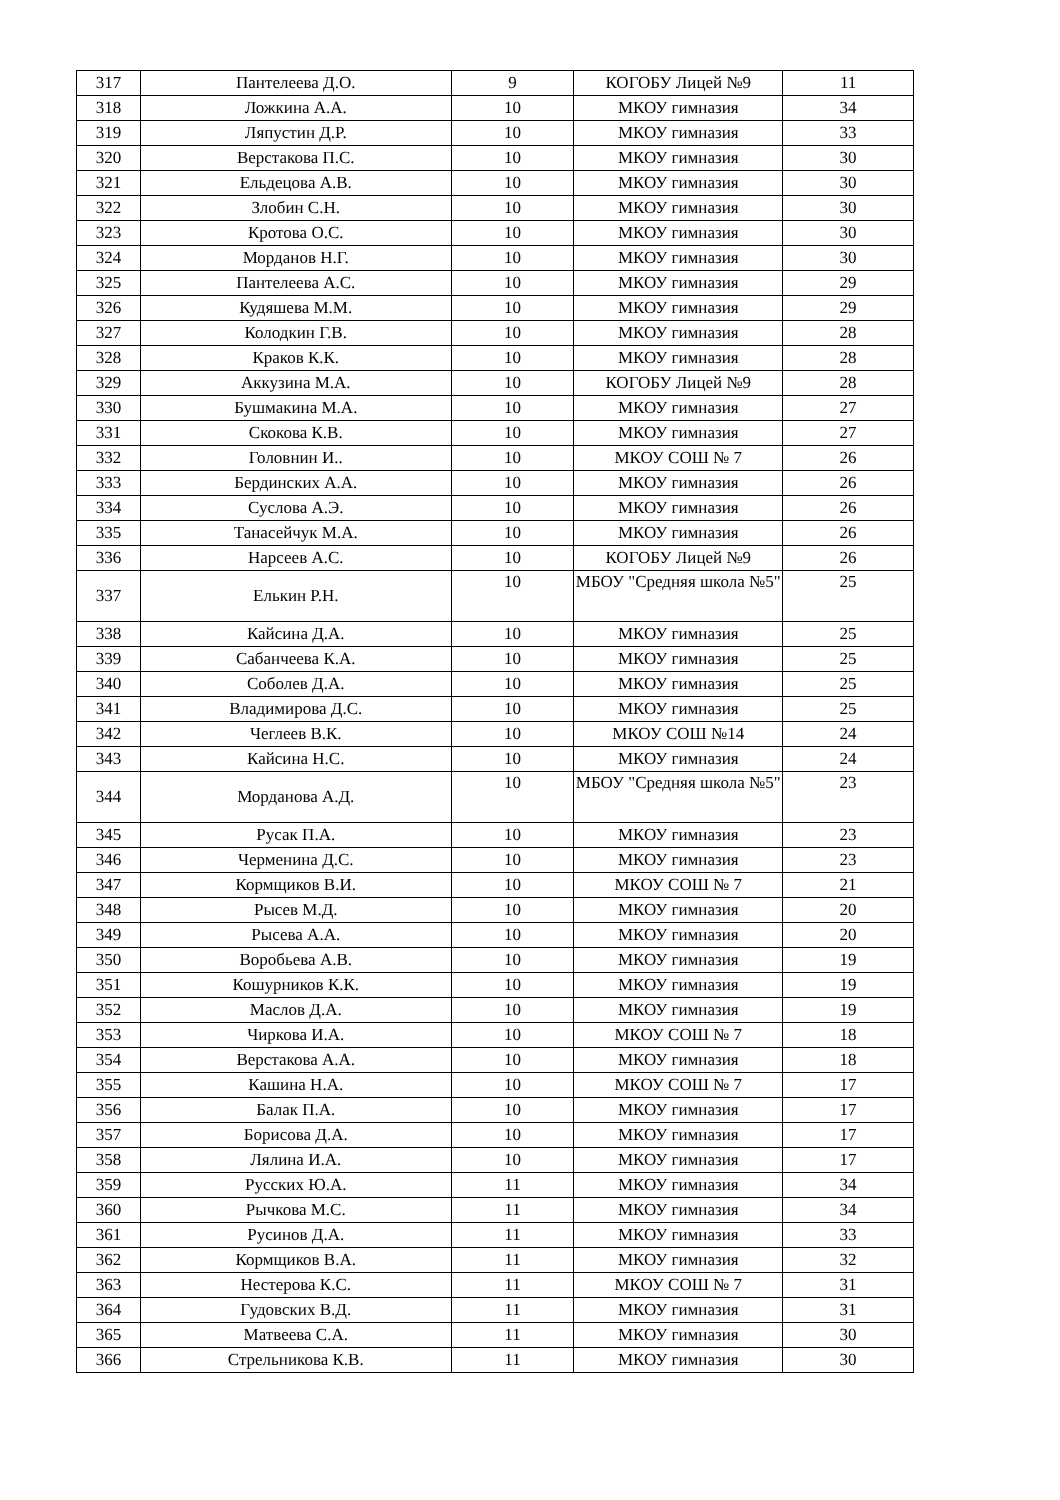| 317 | Пантелеева Д.О. | 9 | КОГОБУ Лицей №9 | 11 |
| 318 | Ложкина А.А. | 10 | МКОУ гимназия | 34 |
| 319 | Ляпустин Д.Р. | 10 | МКОУ гимназия | 33 |
| 320 | Верстакова П.С. | 10 | МКОУ гимназия | 30 |
| 321 | Ельдецова А.В. | 10 | МКОУ гимназия | 30 |
| 322 | Злобин С.Н. | 10 | МКОУ гимназия | 30 |
| 323 | Кротова О.С. | 10 | МКОУ гимназия | 30 |
| 324 | Морданов Н.Г. | 10 | МКОУ гимназия | 30 |
| 325 | Пантелеева А.С. | 10 | МКОУ гимназия | 29 |
| 326 | Кудяшева М.М. | 10 | МКОУ гимназия | 29 |
| 327 | Колодкин Г.В. | 10 | МКОУ гимназия | 28 |
| 328 | Краков К.К. | 10 | МКОУ гимназия | 28 |
| 329 | Аккузина М.А. | 10 | КОГОБУ Лицей №9 | 28 |
| 330 | Бушмакина М.А. | 10 | МКОУ гимназия | 27 |
| 331 | Скокова К.В. | 10 | МКОУ гимназия | 27 |
| 332 | Головнин И.. | 10 | МКОУ СОШ № 7 | 26 |
| 333 | Бердинских А.А. | 10 | МКОУ гимназия | 26 |
| 334 | Суслова А.Э. | 10 | МКОУ гимназия | 26 |
| 335 | Танасейчук М.А. | 10 | МКОУ гимназия | 26 |
| 336 | Нарсеев А.С. | 10 | КОГОБУ Лицей №9 | 26 |
| 337 | Елькин Р.Н. | 10 | МБОУ "Средняя школа №5" | 25 |
| 338 | Кайсина Д.А. | 10 | МКОУ гимназия | 25 |
| 339 | Сабанчеева К.А. | 10 | МКОУ гимназия | 25 |
| 340 | Соболев Д.А. | 10 | МКОУ гимназия | 25 |
| 341 | Владимирова Д.С. | 10 | МКОУ гимназия | 25 |
| 342 | Чеглеев В.К. | 10 | МКОУ СОШ №14 | 24 |
| 343 | Кайсина Н.С. | 10 | МКОУ гимназия | 24 |
| 344 | Морданова А.Д. | 10 | МБОУ "Средняя школа №5" | 23 |
| 345 | Русак П.А. | 10 | МКОУ гимназия | 23 |
| 346 | Черменина Д.С. | 10 | МКОУ гимназия | 23 |
| 347 | Кормщиков В.И. | 10 | МКОУ СОШ № 7 | 21 |
| 348 | Рысев М.Д. | 10 | МКОУ гимназия | 20 |
| 349 | Рысева А.А. | 10 | МКОУ гимназия | 20 |
| 350 | Воробьева А.В. | 10 | МКОУ гимназия | 19 |
| 351 | Кошурников К.К. | 10 | МКОУ гимназия | 19 |
| 352 | Маслов Д.А. | 10 | МКОУ гимназия | 19 |
| 353 | Чиркова И.А. | 10 | МКОУ СОШ № 7 | 18 |
| 354 | Верстакова А.А. | 10 | МКОУ гимназия | 18 |
| 355 | Кашина Н.А. | 10 | МКОУ СОШ № 7 | 17 |
| 356 | Балак П.А. | 10 | МКОУ гимназия | 17 |
| 357 | Борисова Д.А. | 10 | МКОУ гимназия | 17 |
| 358 | Лялина И.А. | 10 | МКОУ гимназия | 17 |
| 359 | Русских Ю.А. | 11 | МКОУ гимназия | 34 |
| 360 | Рычкова М.С. | 11 | МКОУ гимназия | 34 |
| 361 | Русинов Д.А. | 11 | МКОУ гимназия | 33 |
| 362 | Кормщиков В.А. | 11 | МКОУ гимназия | 32 |
| 363 | Нестерова К.С. | 11 | МКОУ СОШ № 7 | 31 |
| 364 | Гудовских В.Д. | 11 | МКОУ гимназия | 31 |
| 365 | Матвеева С.А. | 11 | МКОУ гимназия | 30 |
| 366 | Стрельникова К.В. | 11 | МКОУ гимназия | 30 |